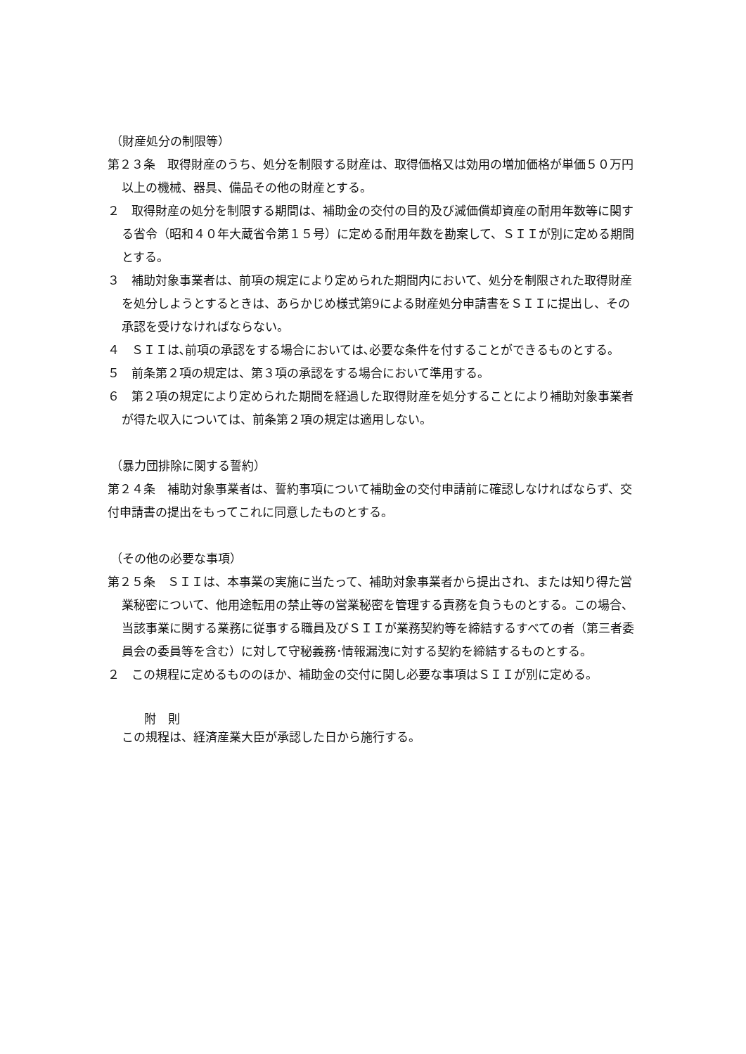（財産処分の制限等）
第２３条　取得財産のうち、処分を制限する財産は、取得価格又は効用の増加価格が単価５０万円以上の機械、器具、備品その他の財産とする。
２　取得財産の処分を制限する期間は、補助金の交付の目的及び減価償却資産の耐用年数等に関する省令（昭和４０年大蔵省令第１５号）に定める耐用年数を勘案して、ＳＩＩが別に定める期間とする。
３　補助対象事業者は、前項の規定により定められた期間内において、処分を制限された取得財産を処分しようとするときは、あらかじめ様式第9による財産処分申請書をＳＩＩに提出し、その承認を受けなければならない。
４　ＳＩＩは､前項の承認をする場合においては､必要な条件を付することができるものとする。
５　前条第２項の規定は、第３項の承認をする場合において準用する。
６　第２項の規定により定められた期間を経過した取得財産を処分することにより補助対象事業者が得た収入については、前条第２項の規定は適用しない。
（暴力団排除に関する誓約）
第２４条　補助対象事業者は、誓約事項について補助金の交付申請前に確認しなければならず、交付申請書の提出をもってこれに同意したものとする。
（その他の必要な事項）
第２５条　ＳＩＩは、本事業の実施に当たって、補助対象事業者から提出され、または知り得た営業秘密について、他用途転用の禁止等の営業秘密を管理する責務を負うものとする。この場合、当該事業に関する業務に従事する職員及びＳＩＩが業務契約等を締結するすべての者（第三者委員会の委員等を含む）に対して守秘義務･情報漏洩に対する契約を締結するものとする。
２　この規程に定めるもののほか、補助金の交付に関し必要な事項はＳＩＩが別に定める。
附　則
この規程は、経済産業大臣が承認した日から施行する。